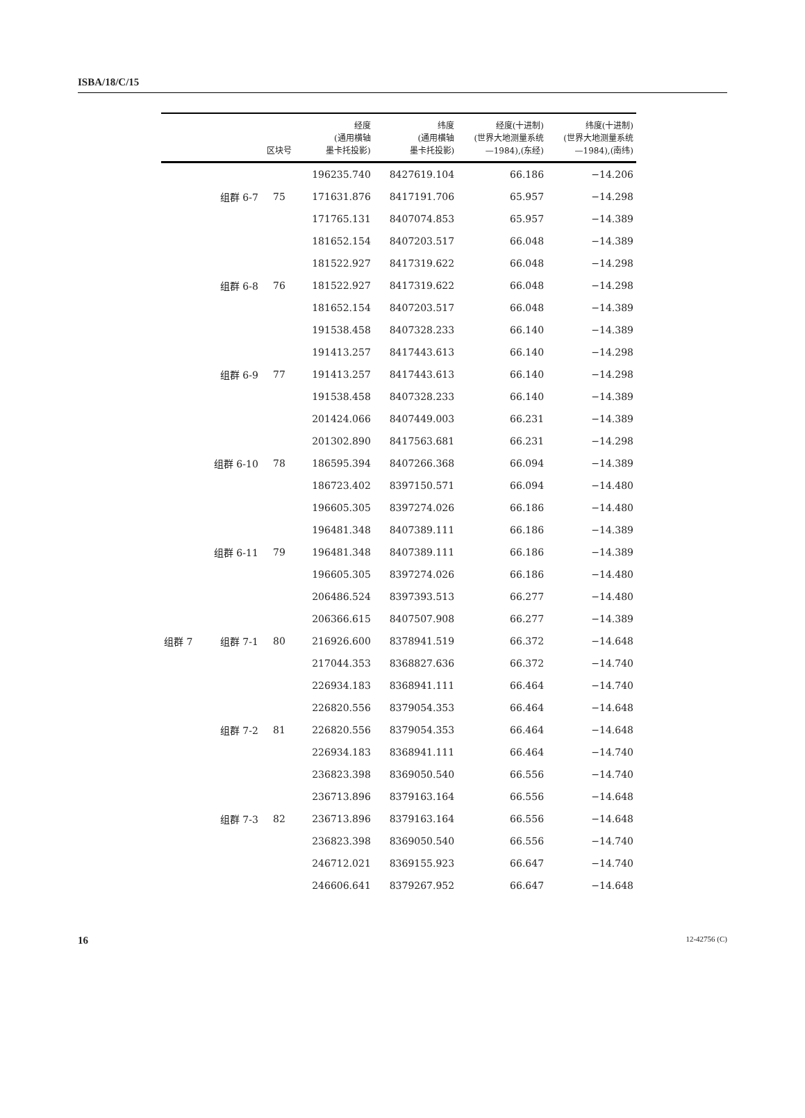ISBA/18/C/15
| | | 区块号 | 经度 (通用横轴 墨卡托投影) | 纬度 (通用横轴 墨卡托投影) | 经度(十进制) (世界大地测量系统 —1984),(东经) | 纬度(十进制) (世界大地测量系统 —1984),(南纬) |
| --- | --- | --- | --- | --- | --- | --- |
| | | | 196235.740 | 8427619.104 | 66.186 | −14.206 |
| | 组群 6-7 | 75 | 171631.876 | 8417191.706 | 65.957 | −14.298 |
| | | | 171765.131 | 8407074.853 | 65.957 | −14.389 |
| | | | 181652.154 | 8407203.517 | 66.048 | −14.389 |
| | | | 181522.927 | 8417319.622 | 66.048 | −14.298 |
| | 组群 6-8 | 76 | 181522.927 | 8417319.622 | 66.048 | −14.298 |
| | | | 181652.154 | 8407203.517 | 66.048 | −14.389 |
| | | | 191538.458 | 8407328.233 | 66.140 | −14.389 |
| | | | 191413.257 | 8417443.613 | 66.140 | −14.298 |
| | 组群 6-9 | 77 | 191413.257 | 8417443.613 | 66.140 | −14.298 |
| | | | 191538.458 | 8407328.233 | 66.140 | −14.389 |
| | | | 201424.066 | 8407449.003 | 66.231 | −14.389 |
| | | | 201302.890 | 8417563.681 | 66.231 | −14.298 |
| | 组群 6-10 | 78 | 186595.394 | 8407266.368 | 66.094 | −14.389 |
| | | | 186723.402 | 8397150.571 | 66.094 | −14.480 |
| | | | 196605.305 | 8397274.026 | 66.186 | −14.480 |
| | | | 196481.348 | 8407389.111 | 66.186 | −14.389 |
| | 组群 6-11 | 79 | 196481.348 | 8407389.111 | 66.186 | −14.389 |
| | | | 196605.305 | 8397274.026 | 66.186 | −14.480 |
| | | | 206486.524 | 8397393.513 | 66.277 | −14.480 |
| | | | 206366.615 | 8407507.908 | 66.277 | −14.389 |
| 组群 7 | 组群 7-1 | 80 | 216926.600 | 8378941.519 | 66.372 | −14.648 |
| | | | 217044.353 | 8368827.636 | 66.372 | −14.740 |
| | | | 226934.183 | 8368941.111 | 66.464 | −14.740 |
| | | | 226820.556 | 8379054.353 | 66.464 | −14.648 |
| | 组群 7-2 | 81 | 226820.556 | 8379054.353 | 66.464 | −14.648 |
| | | | 226934.183 | 8368941.111 | 66.464 | −14.740 |
| | | | 236823.398 | 8369050.540 | 66.556 | −14.740 |
| | | | 236713.896 | 8379163.164 | 66.556 | −14.648 |
| | 组群 7-3 | 82 | 236713.896 | 8379163.164 | 66.556 | −14.648 |
| | | | 236823.398 | 8369050.540 | 66.556 | −14.740 |
| | | | 246712.021 | 8369155.923 | 66.647 | −14.740 |
| | | | 246606.641 | 8379267.952 | 66.647 | −14.648 |
16 12-42756 (C)